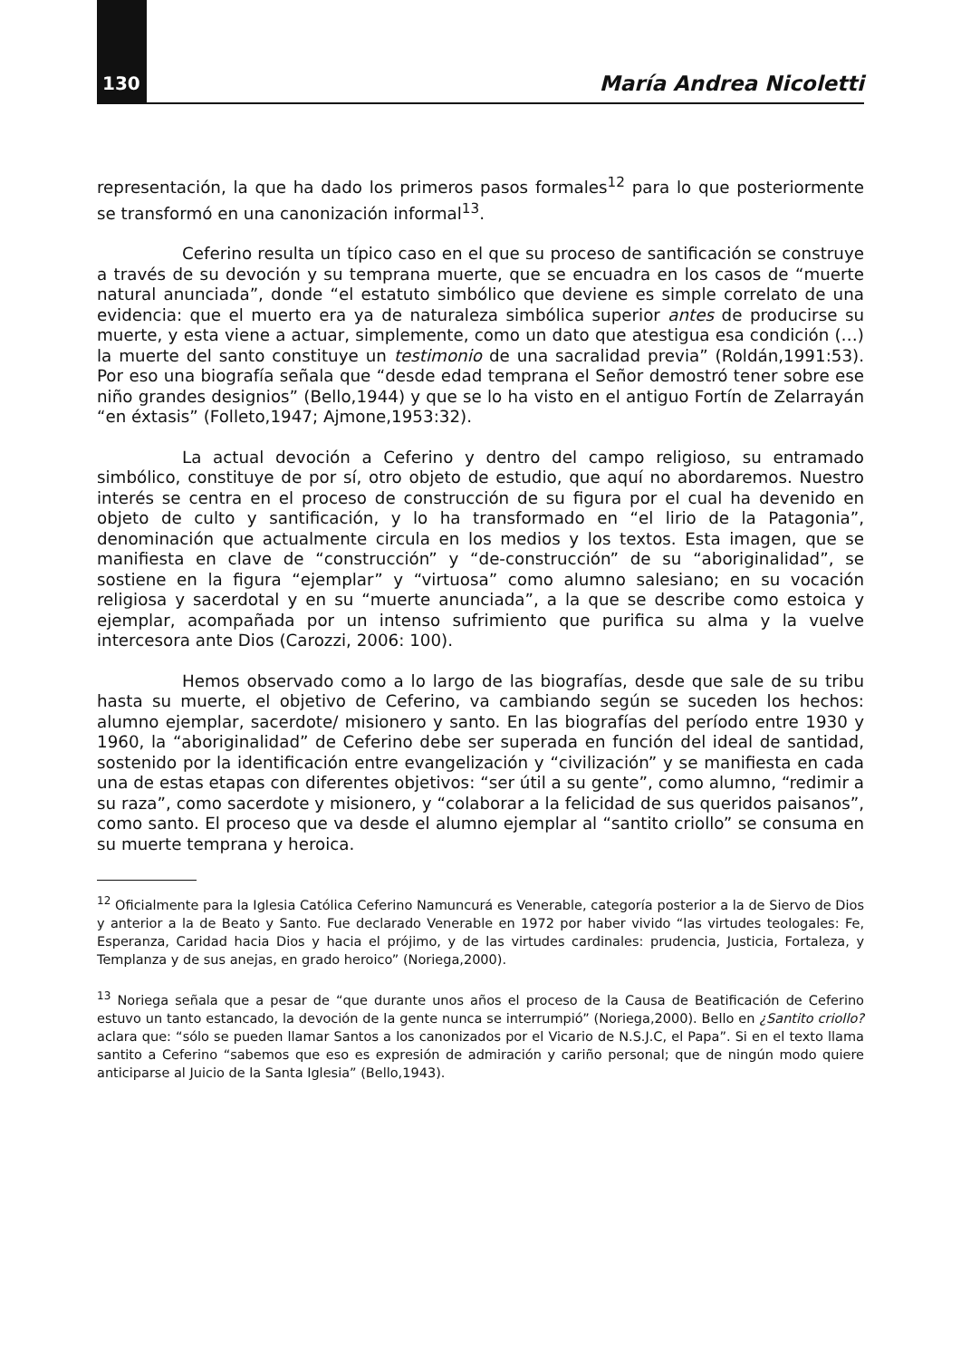130 María Andrea Nicoletti
representación, la que ha dado los primeros pasos formales<sup>12</sup> para lo que posteriormente se transformó en una canonización informal<sup>13</sup>.
Ceferino resulta un típico caso en el que su proceso de santificación se construye a través de su devoción y su temprana muerte, que se encuadra en los casos de “muerte natural anunciada”, donde “el estatuto simbólico que deviene es simple correlato de una evidencia: que el muerto era ya de naturaleza simbólica superior antes de producirse su muerte, y esta viene a actuar, simplemente, como un dato que atestigua esa condición (…) la muerte del santo constituye un testimonio de una sacralidad previa” (Roldán,1991:53). Por eso una biografía señala que “desde edad temprana el Señor demostró tener sobre ese niño grandes designios” (Bello,1944) y que se lo ha visto en el antiguo Fortín de Zelarrayán “en éxtasis” (Folleto,1947; Ajmone,1953:32).
La actual devoción a Ceferino y dentro del campo religioso, su entramado simbólico, constituye de por sí, otro objeto de estudio, que aquí no abordaremos. Nuestro interés se centra en el proceso de construcción de su figura por el cual ha devenido en objeto de culto y santificación, y lo ha transformado en “el lirio de la Patagonia”, denominación que actualmente circula en los medios y los textos. Esta imagen, que se manifiesta en clave de “construcción” y “de-construcción” de su “aboriginalidad”, se sostiene en la figura “ejemplar” y “virtuosa” como alumno salesiano; en su vocación religiosa y sacerdotal y en su “muerte anunciada”, a la que se describe como estoica y ejemplar, acompañada por un intenso sufrimiento que purifica su alma y la vuelve intercesora ante Dios (Carozzi, 2006: 100).
Hemos observado como a lo largo de las biografías, desde que sale de su tribu hasta su muerte, el objetivo de Ceferino, va cambiando según se suceden los hechos: alumno ejemplar, sacerdote/ misionero y santo. En las biografías del período entre 1930 y 1960, la “aboriginalidad” de Ceferino debe ser superada en función del ideal de santidad, sostenido por la identificación entre evangelización y “civilización” y se manifiesta en cada una de estas etapas con diferentes objetivos: “ser útil a su gente”, como alumno, “redimir a su raza”, como sacerdote y misionero, y “colaborar a la felicidad de sus queridos paisanos”, como santo. El proceso que va desde el alumno ejemplar al “santito criollo” se consuma en su muerte temprana y heroica.
<sup>12</sup> Oficialmente para la Iglesia Católica Ceferino Namuncurá es Venerable, categoría posterior a la de Siervo de Dios y anterior a la de Beato y Santo. Fue declarado Venerable en 1972 por haber vivido “las virtudes teologales: Fe, Esperanza, Caridad hacia Dios y hacia el prójimo, y de las virtudes cardinales: prudencia, Justicia, Fortaleza, y Templanza y de sus anejas, en grado heroico” (Noriega,2000).
<sup>13</sup> Noriega señala que a pesar de “que durante unos años el proceso de la Causa de Beatificación de Ceferino estuvo un tanto estancado, la devoción de la gente nunca se interrumpió” (Noriega,2000). Bello en ¿Santito criollo? aclara que: “sólo se pueden llamar Santos a los canonizados por el Vicario de N.S.J.C, el Papa”. Si en el texto llama santito a Ceferino “sabemos que eso es expresión de admiración y cariño personal; que de ningún modo quiere anticiparse al Juicio de la Santa Iglesia” (Bello,1943).